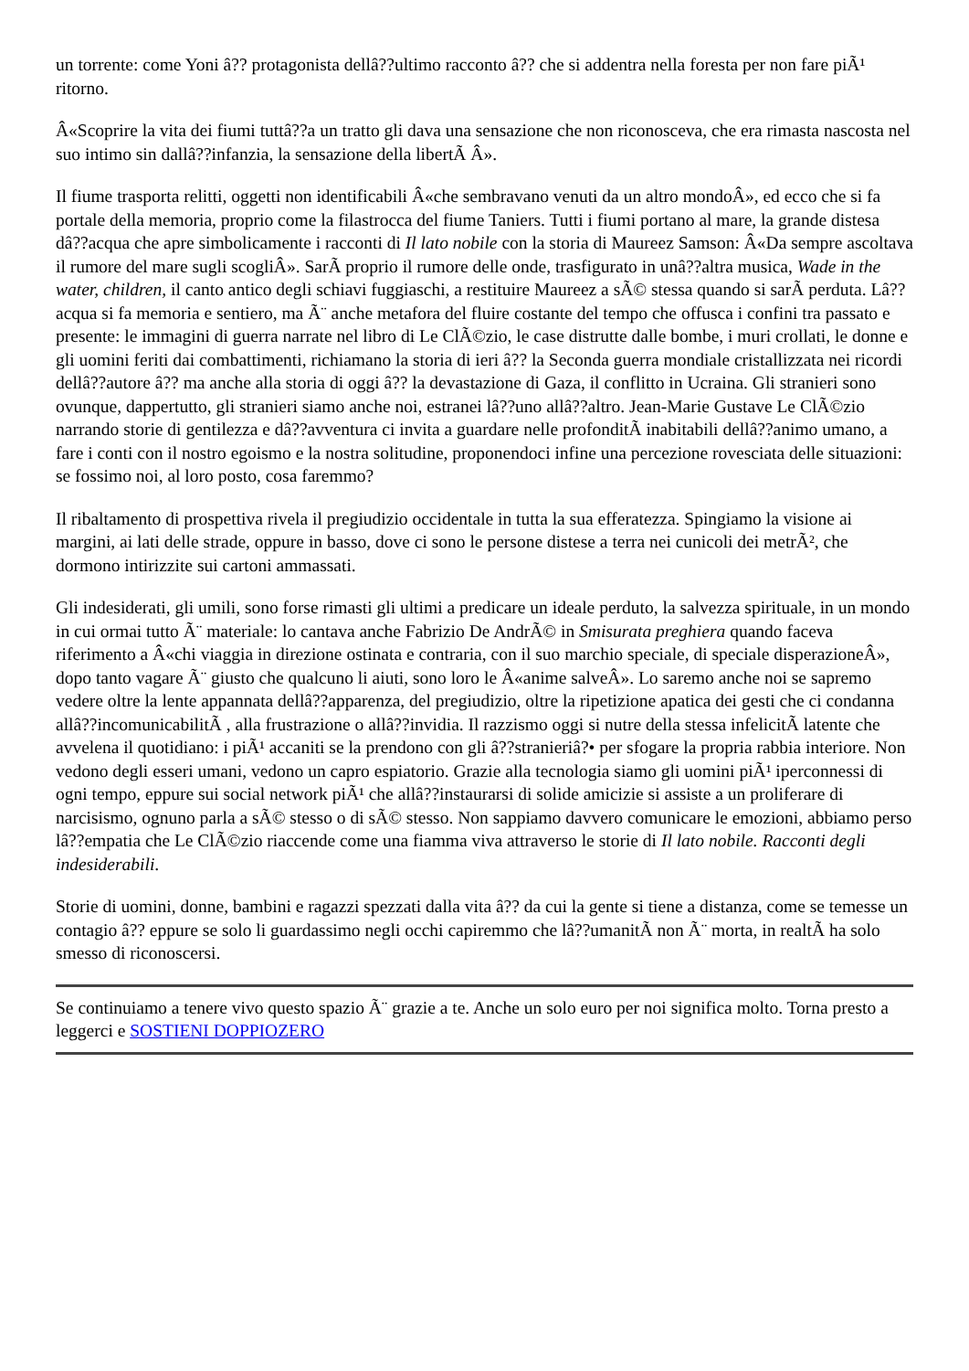un torrente: come Yoni â?? protagonista dellâ??ultimo racconto â?? che si addentra nella foresta per non fare piÃ¹ ritorno.
Â«Scoprire la vita dei fiumi tuttâ??a un tratto gli dava una sensazione che non riconosceva, che era rimasta nascosta nel suo intimo sin dallâ??infanzia, la sensazione della libertÃ Â».
Il fiume trasporta relitti, oggetti non identificabili Â«che sembravano venuti da un altro mondoÂ», ed ecco che si fa portale della memoria, proprio come la filastrocca del fiume Taniers. Tutti i fiumi portano al mare, la grande distesa dâ??acqua che apre simbolicamente i racconti di Il lato nobile con la storia di Maureez Samson: Â«Da sempre ascoltava il rumore del mare sugli scogliÂ». SarÃ proprio il rumore delle onde, trasfigurato in unâ??altra musica, Wade in the water, children, il canto antico degli schiavi fuggiaschi, a restituire Maureez a sÃ© stessa quando si sarÃ perduta. Lâ??acqua si fa memoria e sentiero, ma Ã¨ anche metafora del fluire costante del tempo che offusca i confini tra passato e presente: le immagini di guerra narrate nel libro di Le ClÃ©zio, le case distrutte dalle bombe, i muri crollati, le donne e gli uomini feriti dai combattimenti, richiamano la storia di ieri â?? la Seconda guerra mondiale cristallizzata nei ricordi dellâ??autore â?? ma anche alla storia di oggi â?? la devastazione di Gaza, il conflitto in Ucraina. Gli stranieri sono ovunque, dappertutto, gli stranieri siamo anche noi, estranei lâ??uno allâ??altro. Jean-Marie Gustave Le ClÃ©zio narrando storie di gentilezza e dâ??avventura ci invita a guardare nelle profonditÃ inabitabili dellâ??animo umano, a fare i conti con il nostro egoismo e la nostra solitudine, proponendoci infine una percezione rovesciata delle situazioni: se fossimo noi, al loro posto, cosa faremmo?
Il ribaltamento di prospettiva rivela il pregiudizio occidentale in tutta la sua efferatezza. Spingiamo la visione ai margini, ai lati delle strade, oppure in basso, dove ci sono le persone distese a terra nei cunicoli dei metrÃ², che dormono intirizzite sui cartoni ammassati.
Gli indesiderati, gli umili, sono forse rimasti gli ultimi a predicare un ideale perduto, la salvezza spirituale, in un mondo in cui ormai tutto Ã¨ materiale: lo cantava anche Fabrizio De AndrÃ© in Smisurata preghiera quando faceva riferimento a Â«chi viaggia in direzione ostinata e contraria, con il suo marchio speciale, di speciale disperazioneÂ», dopo tanto vagare Ã¨ giusto che qualcuno li aiuti, sono loro le Â«anime salveÂ». Lo saremo anche noi se sapremo vedere oltre la lente appannata dellâ??apparenza, del pregiudizio, oltre la ripetizione apatica dei gesti che ci condanna allâ??incomunicabilitÃ , alla frustrazione o allâ??invidia. Il razzismo oggi si nutre della stessa infelicitÃ latente che avvelena il quotidiano: i piÃ¹ accaniti se la prendono con gli â??stranieriâ?• per sfogare la propria rabbia interiore. Non vedono degli esseri umani, vedono un capro espiatorio. Grazie alla tecnologia siamo gli uomini piÃ¹ iperconnessi di ogni tempo, eppure sui social network piÃ¹ che allâ??instaurarsi di solide amicizie si assiste a un proliferare di narcisismo, ognuno parla a sÃ© stesso o di sÃ© stesso. Non sappiamo davvero comunicare le emozioni, abbiamo perso lâ??empatia che Le ClÃ©zio riaccende come una fiamma viva attraverso le storie di Il lato nobile. Racconti degli indesiderabili.
Storie di uomini, donne, bambini e ragazzi spezzati dalla vita â?? da cui la gente si tiene a distanza, come se temesse un contagio â?? eppure se solo li guardassimo negli occhi capiremmo che lâ??umanitÃ non Ã¨ morta, in realtÃ ha solo smesso di riconoscersi.
Se continuiamo a tenere vivo questo spazio Ã¨ grazie a te. Anche un solo euro per noi significa molto. Torna presto a leggerci e SOSTIENI DOPPIOZERO